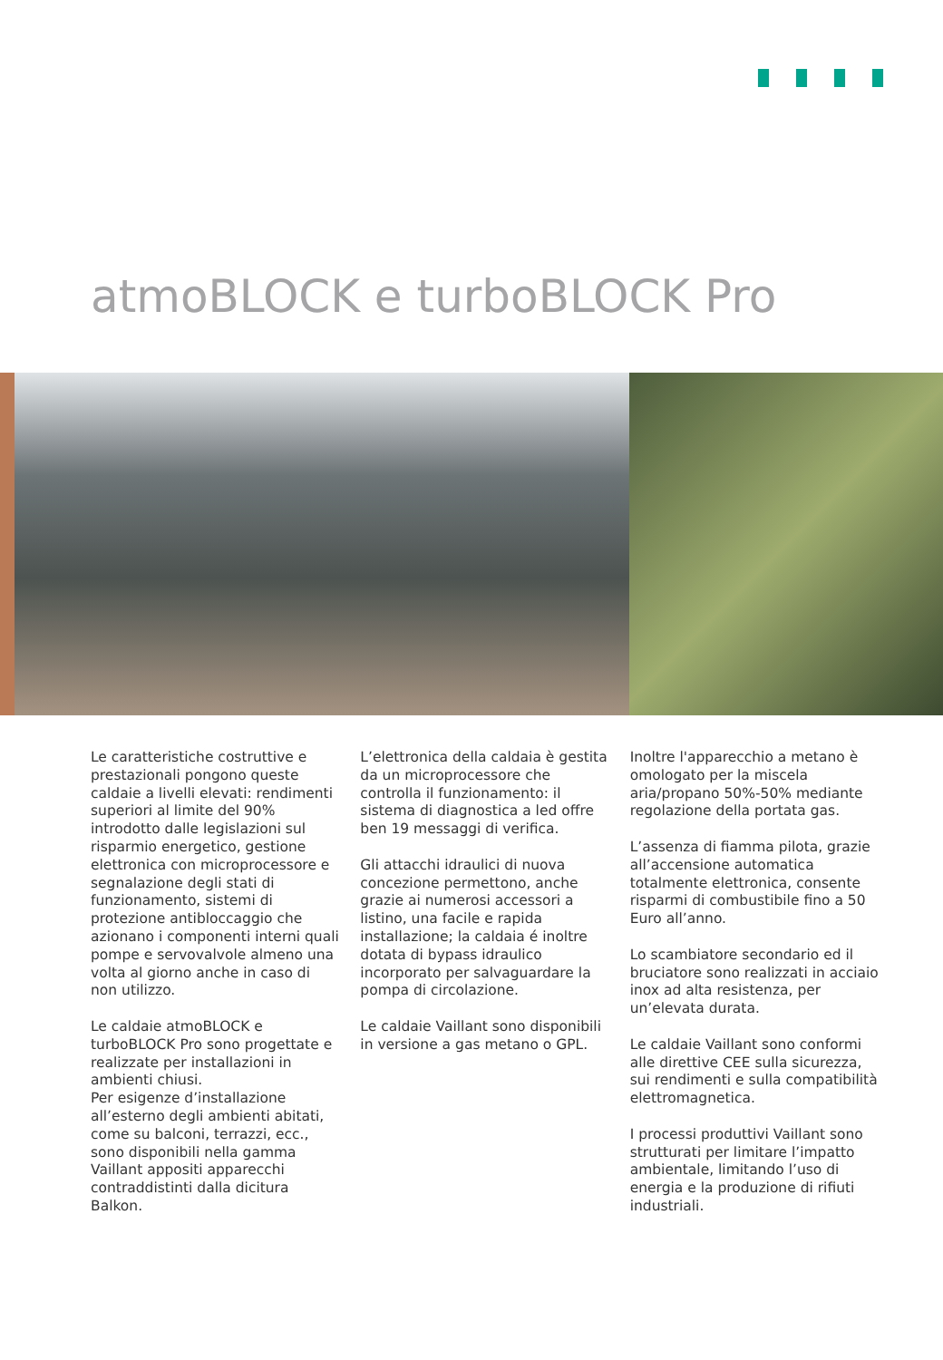atmoBLOCK e turboBLOCK Pro
Le caratteristiche costruttive e prestazionali pongono queste caldaie a livelli elevati: rendimenti superiori al limite del 90% introdotto dalle legislazioni sul risparmio energetico, gestione elettronica con microprocessore e segnalazione degli stati di funzionamento, sistemi di protezione antibloccaggio che azionano i componenti interni quali pompe e servovalvole almeno una volta al giorno anche in caso di non utilizzo.
Le caldaie atmoBLOCK e turboBLOCK Pro sono progettate e realizzate per installazioni in ambienti chiusi.
Per esigenze d’installazione all’esterno degli ambienti abitati, come su balconi, terrazzi, ecc., sono disponibili nella gamma Vaillant appositi apparecchi contraddistinti dalla dicitura Balkon.
L’elettronica della caldaia è gestita da un microprocessore che controlla il funzionamento: il sistema di diagnostica a led offre ben 19 messaggi di verifica.
Gli attacchi idraulici di nuova concezione permettono, anche grazie ai numerosi accessori a listino, una facile e rapida installazione; la caldaia é inoltre dotata di bypass idraulico incorporato per salvaguardare la pompa di circolazione.
Le caldaie Vaillant sono disponibili in versione a gas metano o GPL.
Inoltre l'apparecchio a metano è omologato per la miscela aria/propano 50%-50% mediante regolazione della portata gas.
L’assenza di fiamma pilota, grazie all’accensione automatica totalmente elettronica, consente risparmi di combustibile fino a 50 Euro all’anno.
Lo scambiatore secondario ed il bruciatore sono realizzati in acciaio inox ad alta resistenza, per un’elevata durata.
Le caldaie Vaillant sono conformi alle direttive CEE sulla sicurezza, sui rendimenti e sulla compatibilità elettromagnetica.
I processi produttivi Vaillant sono strutturati per limitare l’impatto ambientale, limitando l’uso di energia e la produzione di rifiuti industriali.